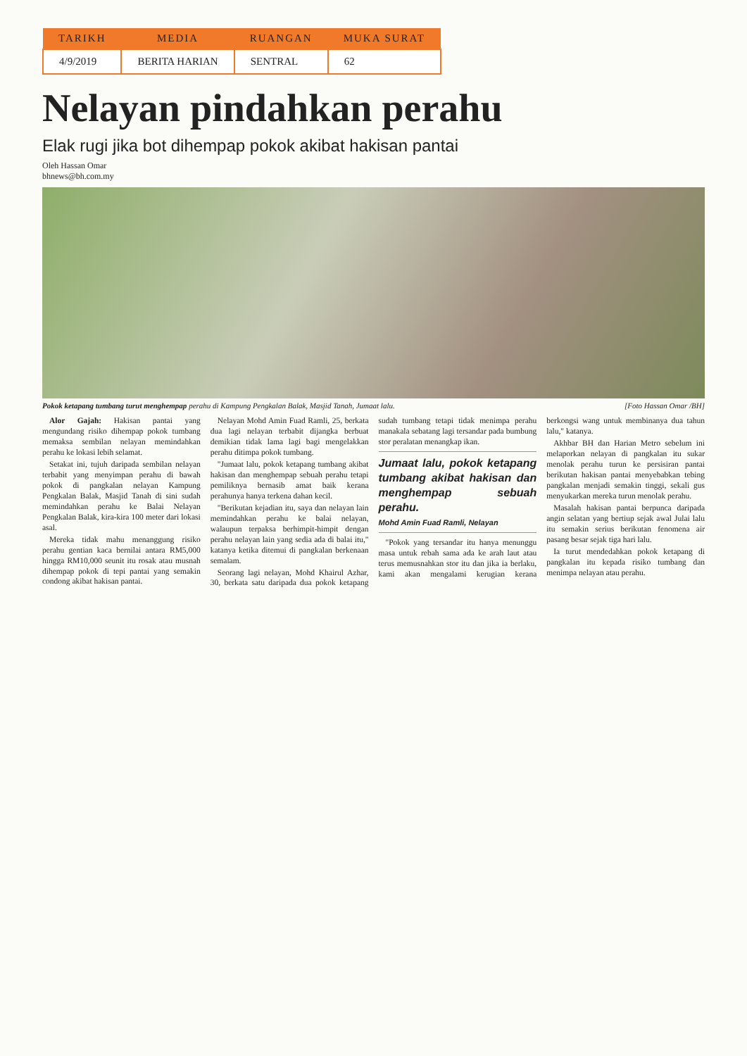| TARIKH | MEDIA | RUANGAN | MUKA SURAT |
| --- | --- | --- | --- |
| 4/9/2019 | BERITA HARIAN | SENTRAL | 62 |
Nelayan pindahkan perahu
Elak rugi jika bot dihempap pokok akibat hakisan pantai
Oleh Hassan Omar
bhnews@bh.com.my
Pokok ketapang tumbang turut menghempap perahu di Kampung Pengkalan Balak, Masjid Tanah, Jumaat lalu. [Foto Hassan Omar /BH]
Alor Gajah: Hakisan pantai yang mengundang risiko dihempap pokok tumbang memaksa sembilan nelayan memindahkan perahu ke lokasi lebih selamat.
Setakat ini, tujuh daripada sembilan nelayan terbabit yang menyimpan perahu di bawah pokok di pangkalan nelayan Kampung Pengkalan Balak, Masjid Tanah di sini sudah memindahkan perahu ke Balai Nelayan Pengkalan Balak, kira-kira 100 meter dari lokasi asal.
Mereka tidak mahu menanggung risiko perahu gentian kaca bernilai antara RM5,000 hingga RM10,000 seunit itu rosak atau musnah dihempap pokok di tepi pantai yang semakin condong akibat hakisan pantai.
Nelayan Mohd Amin Fuad Ramli, 25, berkata dua lagi nelayan terbabit dijangka berbuat demikian tidak lama lagi bagi mengelakkan perahu ditimpa pokok tumbang.
"Jumaat lalu, pokok ketapang tumbang akibat hakisan dan menghempap sebuah perahu tetapi pemiliknya bernasib amat baik kerana perahunya hanya terkena dahan kecil.
"Berikutan kejadian itu, saya dan nelayan lain memindahkan perahu ke balai nelayan, walaupun terpaksa berhimpit-himpit dengan perahu nelayan lain yang sedia ada di balai itu," katanya ketika ditemui di pangkalan berkenaan semalam.
Seorang lagi nelayan, Mohd Khairul Azhar, 30, berkata satu daripada dua pokok ketapang sudah tumbang tetapi tidak menimpa perahu manakala sebatang lagi tersandar pada bumbung stor peralatan menangkap ikan.
Jumaat lalu, pokok ketapang tumbang akibat hakisan dan menghempap sebuah perahu.
Mohd Amin Fuad Ramli, Nelayan
"Pokok yang tersandar itu hanya menunggu masa untuk rebah sama ada ke arah laut atau terus memusnahkan stor itu dan jika ia berlaku, kami akan mengalami kerugian kerana berkongsi wang untuk membinanya dua tahun lalu," katanya.
Akhbar BH dan Harian Metro sebelum ini melaporkan nelayan di pangkalan itu sukar menolak perahu turun ke persisiran pantai berikutan hakisan pantai menyebabkan tebing pangkalan menjadi semakin tinggi, sekali gus menyukarkan mereka turun menolak perahu.
Masalah hakisan pantai berpunca daripada angin selatan yang bertiup sejak awal Julai lalu itu semakin serius berikutan fenomena air pasang besar sejak tiga hari lalu.
Ia turut mendedahkan pokok ketapang di pangkalan itu kepada risiko tumbang dan menimpa nelayan atau perahu.